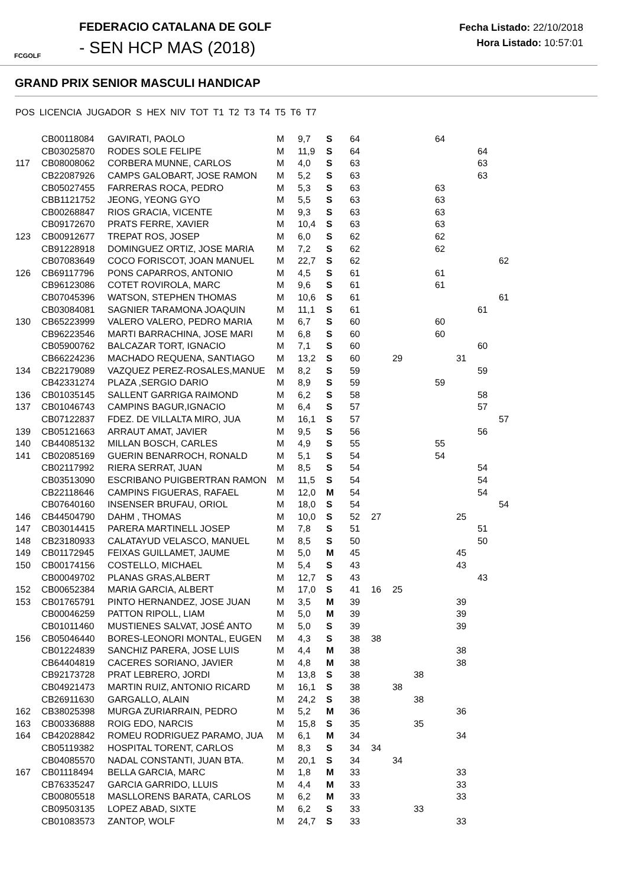FCGOLF
FEDERACIO CATALANA DE GOLF
- SEN HCP MAS (2018)
Fecha Listado: 22/10/2018
Hora Listado: 10:57:01
GRAND PRIX SENIOR MASCULI HANDICAP
| POS | LICENCIA | JUGADOR | S | HEX | NIV | TOT | T1 | T2 | T3 | T4 | T5 | T6 | T7 |
| --- | --- | --- | --- | --- | --- | --- | --- | --- | --- | --- | --- | --- | --- |
| | CB00118084 | GAVIRATI, PAOLO | M | 9,7 | S | 64 | | | | 64 | | | |
| | CB03025870 | RODES SOLE FELIPE | M | 11,9 | S | 64 | | | | | | 64 | |
| 117 | CB08008062 | CORBERA MUNNE, CARLOS | M | 4,0 | S | 63 | | | | | | 63 | |
| | CB22087926 | CAMPS GALOBART, JOSE RAMON | M | 5,2 | S | 63 | | | | | | 63 | |
| | CB05027455 | FARRERAS ROCA, PEDRO | M | 5,3 | S | 63 | | | | 63 | | | |
| | CBB1121752 | JEONG, YEONG GYO | M | 5,5 | S | 63 | | | | 63 | | | |
| | CB00268847 | RIOS GRACIA, VICENTE | M | 9,3 | S | 63 | | | | 63 | | | |
| | CB09172670 | PRATS FERRE, XAVIER | M | 10,4 | S | 63 | | | | 63 | | | |
| 123 | CB00912677 | TREPAT ROS, JOSEP | M | 6,0 | S | 62 | | | | 62 | | | |
| | CB91228918 | DOMINGUEZ ORTIZ, JOSE MARIA | M | 7,2 | S | 62 | | | | 62 | | | |
| | CB07083649 | COCO FORISCOT, JOAN MANUEL | M | 22,7 | S | 62 | | | | | | | 62 |
| 126 | CB69117796 | PONS CAPARROS, ANTONIO | M | 4,5 | S | 61 | | | | 61 | | | |
| | CB96123086 | COTET ROVIROLA, MARC | M | 9,6 | S | 61 | | | | 61 | | | |
| | CB07045396 | WATSON, STEPHEN THOMAS | M | 10,6 | S | 61 | | | | | | | 61 |
| | CB03084081 | SAGNIER TARAMONA JOAQUIN | M | 11,1 | S | 61 | | | | | | 61 | |
| 130 | CB65223999 | VALERO VALERO, PEDRO MARIA | M | 6,7 | S | 60 | | | | 60 | | | |
| | CB96223546 | MARTI BARRACHINA, JOSE MARI | M | 6,8 | S | 60 | | | | 60 | | | |
| | CB05900762 | BALCAZAR TORT, IGNACIO | M | 7,1 | S | 60 | | | | | | 60 | |
| | CB66224236 | MACHADO REQUENA, SANTIAGO | M | 13,2 | S | 60 | | 29 | | | 31 | | |
| 134 | CB22179089 | VAZQUEZ PEREZ-ROSALES,MANUE | M | 8,2 | S | 59 | | | | | | 59 | |
| | CB42331274 | PLAZA ,SERGIO DARIO | M | 8,9 | S | 59 | | | | 59 | | | |
| 136 | CB01035145 | SALLENT GARRIGA RAIMOND | M | 6,2 | S | 58 | | | | | | 58 | |
| 137 | CB01046743 | CAMPINS BAGUR,IGNACIO | M | 6,4 | S | 57 | | | | | | 57 | |
| | CB07122837 | FDEZ. DE VILLALTA MIRO, JUA | M | 16,1 | S | 57 | | | | | | | 57 |
| 139 | CB05121663 | ARRAUT AMAT, JAVIER | M | 9,5 | S | 56 | | | | | | 56 | |
| 140 | CB44085132 | MILLAN BOSCH, CARLES | M | 4,9 | S | 55 | | | | 55 | | | |
| 141 | CB02085169 | GUERIN BENARROCH, RONALD | M | 5,1 | S | 54 | | | | 54 | | | |
| | CB02117992 | RIERA SERRAT, JUAN | M | 8,5 | S | 54 | | | | | | 54 | |
| | CB03513090 | ESCRIBANO PUIGBERTRAN RAMON | M | 11,5 | S | 54 | | | | | | 54 | |
| | CB22118646 | CAMPINS FIGUERAS, RAFAEL | M | 12,0 | M | 54 | | | | | | 54 | |
| | CB07640160 | INSENSER BRUFAU, ORIOL | M | 18,0 | S | 54 | | | | | | | 54 |
| 146 | CB44504790 | DAHM , THOMAS | M | 10,0 | S | 52 | 27 | | | | 25 | | |
| 147 | CB03014415 | PARERA MARTINELL JOSEP | M | 7,8 | S | 51 | | | | | | 51 | |
| 148 | CB23180933 | CALATAYUD VELASCO, MANUEL | M | 8,5 | S | 50 | | | | | | 50 | |
| 149 | CB01172945 | FEIXAS GUILLAMET, JAUME | M | 5,0 | M | 45 | | | | | 45 | | |
| 150 | CB00174156 | COSTELLO, MICHAEL | M | 5,4 | S | 43 | | | | | 43 | | |
| | CB00049702 | PLANAS GRAS,ALBERT | M | 12,7 | S | 43 | | | | | | 43 | |
| 152 | CB00652384 | MARIA GARCIA, ALBERT | M | 17,0 | S | 41 | 16 | 25 | | | | | |
| 153 | CB01765791 | PINTO HERNANDEZ, JOSE JUAN | M | 3,5 | M | 39 | | | | | 39 | | |
| | CB00046259 | PATTON RIPOLL, LIAM | M | 5,0 | M | 39 | | | | | 39 | | |
| | CB01011460 | MUSTIENES SALVAT, JOSÉ ANTO | M | 5,0 | S | 39 | | | | | 39 | | |
| 156 | CB05046440 | BORES-LEONORI MONTAL, EUGEN | M | 4,3 | S | 38 | 38 | | | | | | |
| | CB01224839 | SANCHIZ PARERA, JOSE LUIS | M | 4,4 | M | 38 | | | | | 38 | | |
| | CB64404819 | CACERES SORIANO, JAVIER | M | 4,8 | M | 38 | | | | | 38 | | |
| | CB92173728 | PRAT LEBRERO, JORDI | M | 13,8 | S | 38 | | | 38 | | | | |
| | CB04921473 | MARTIN RUIZ, ANTONIO RICARD | M | 16,1 | S | 38 | | 38 | | | | | |
| | CB26911630 | GARGALLO, ALAIN | M | 24,2 | S | 38 | | | 38 | | | | |
| 162 | CB38025398 | MURGA ZURIARRAIN, PEDRO | M | 5,2 | M | 36 | | | | | 36 | | |
| 163 | CB00336888 | ROIG EDO, NARCIS | M | 15,8 | S | 35 | | | 35 | | | | |
| 164 | CB42028842 | ROMEU RODRIGUEZ PARAMO, JUA | M | 6,1 | M | 34 | | | | | 34 | | |
| | CB05119382 | HOSPITAL TORENT, CARLOS | M | 8,3 | S | 34 | 34 | | | | | | |
| | CB04085570 | NADAL CONSTANTI, JUAN BTA. | M | 20,1 | S | 34 | | 34 | | | | | |
| 167 | CB01118494 | BELLA GARCIA, MARC | M | 1,8 | M | 33 | | | | | 33 | | |
| | CB76335247 | GARCIA GARRIDO, LLUIS | M | 4,4 | M | 33 | | | | | 33 | | |
| | CB00805518 | MASLLORENS BARATA, CARLOS | M | 6,2 | M | 33 | | | | | 33 | | |
| | CB09503135 | LOPEZ ABAD, SIXTE | M | 6,2 | S | 33 | | | 33 | | | | |
| | CB01083573 | ZANTOP, WOLF | M | 24,7 | S | 33 | | | | | 33 | | |